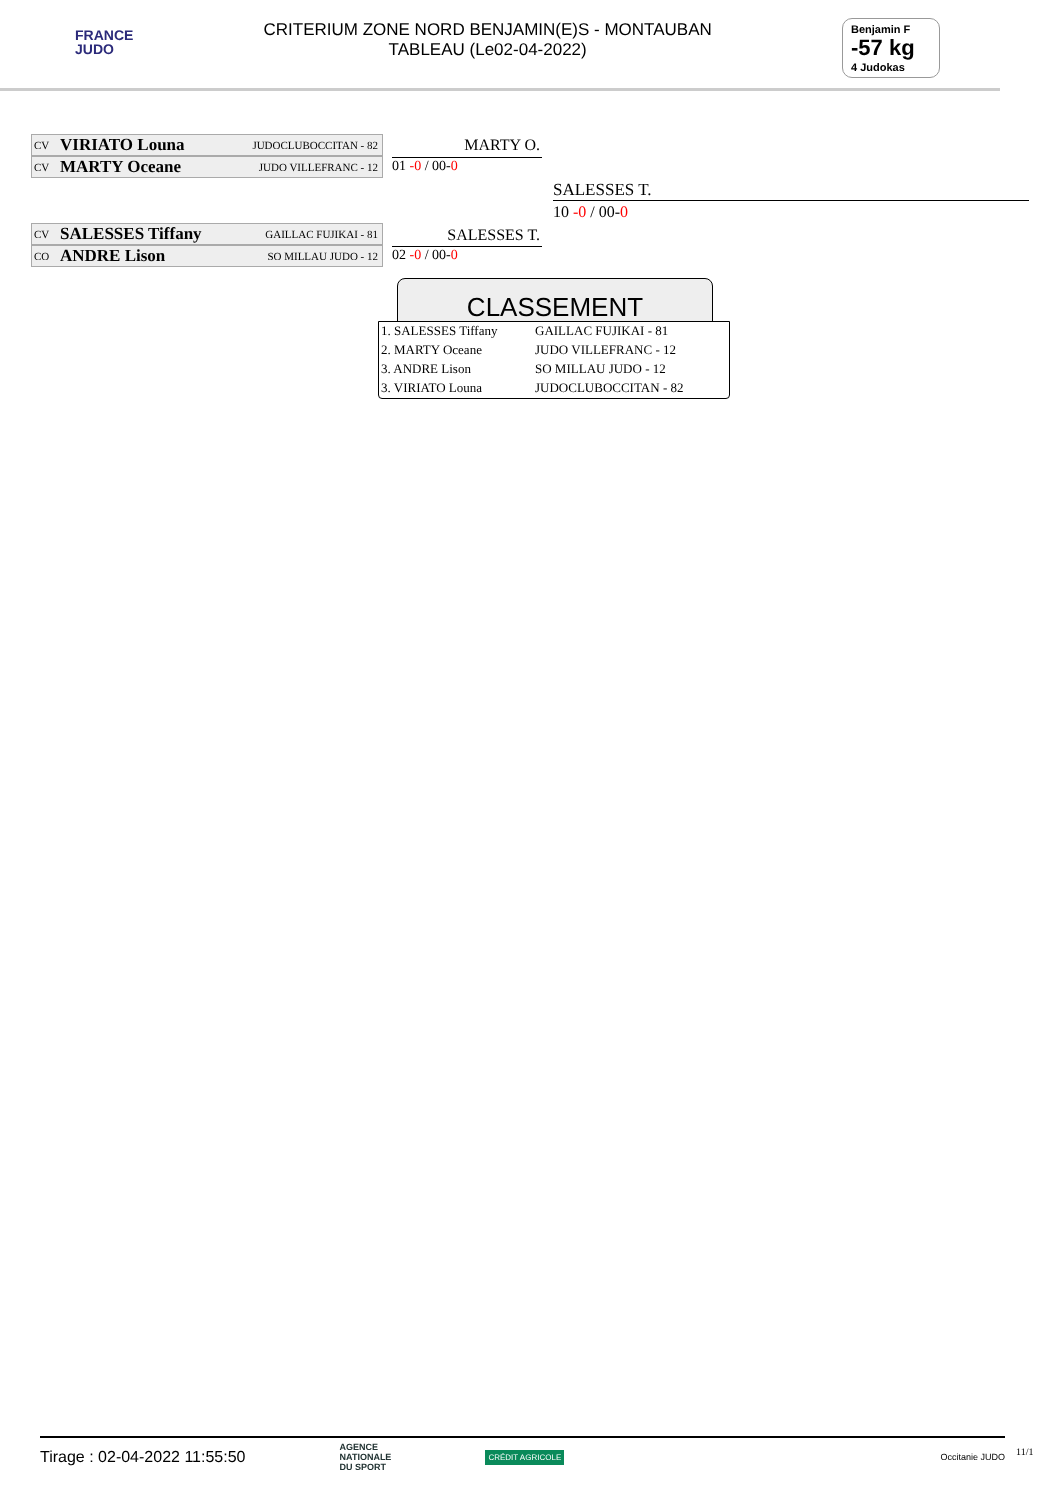FRANCE
JUDO
CRITERIUM ZONE NORD BENJAMIN(E)S - MONTAUBAN
TABLEAU (Le02-04-2022)
Benjamin F
-57 kg
4 Judokas
CV VIRIATO Louna JUDOCLUBOCCITAN - 82
CV MARTY Oceane JUDO VILLEFRANC - 12
MARTY O.
01 -0 / 00-0
SALESSES T.
10 -0 / 00-0
CV SALESSES Tiffany GAILLAC FUJIKAI - 81
CO ANDRE Lison SO MILLAU JUDO - 12
SALESSES T.
02 -0 / 00-0
CLASSEMENT
| 1. SALESSES Tiffany | GAILLAC FUJIKAI - 81 |
| 2. MARTY Oceane | JUDO VILLEFRANC - 12 |
| 3. ANDRE Lison | SO MILLAU JUDO - 12 |
| 3. VIRIATO Louna | JUDOCLUBOCCITAN - 82 |
Tirage : 02-04-2022 11:55:50 AGENCE
NATIONALE
DU SPORT CRÉDIT AGRICOLE Occitanie JUDO
11/1